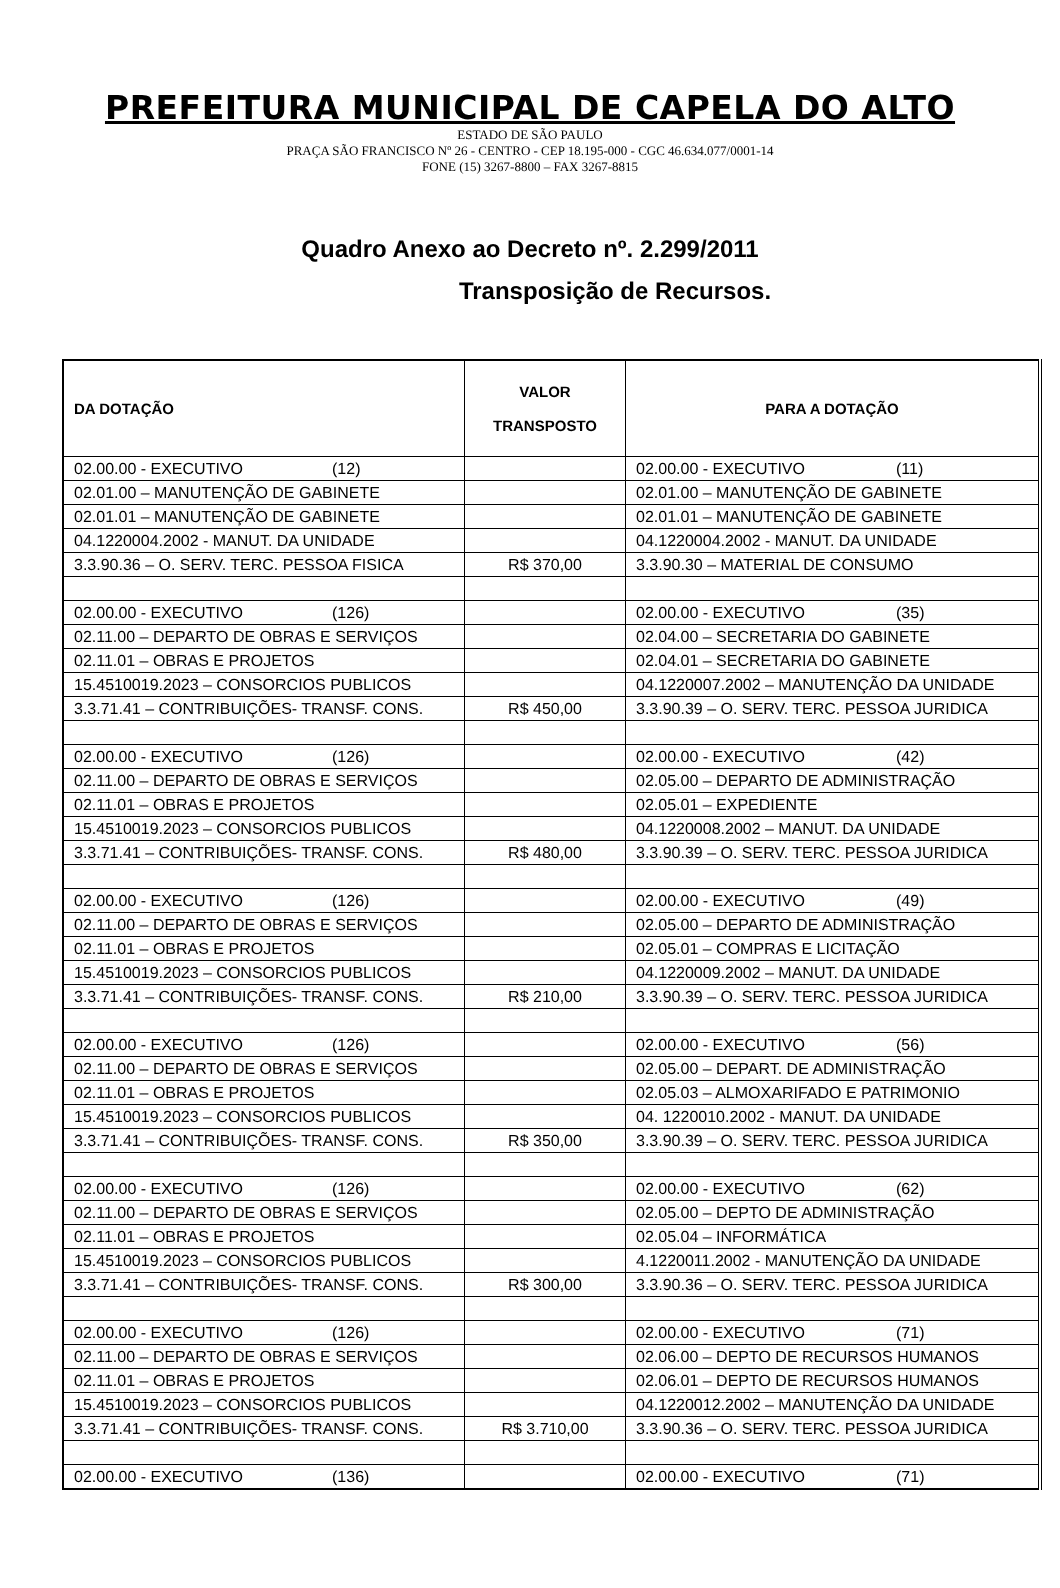PREFEITURA MUNICIPAL DE CAPELA DO ALTO
ESTADO DE SÃO PAULO
PRAÇA SÃO FRANCISCO Nº 26 - CENTRO - CEP 18.195-000 - CGC 46.634.077/0001-14
FONE (15) 3267-8800 – FAX 3267-8815
Quadro Anexo ao Decreto nº. 2.299/2011
Transposição de Recursos.
| DA DOTAÇÃO | VALOR TRANSPOSTO | PARA A DOTAÇÃO |
| --- | --- | --- |
| 02.00.00 - EXECUTIVO (12) | | 02.00.00 - EXECUTIVO (11) |
| 02.01.00 – MANUTENÇÃO DE GABINETE | | 02.01.00 – MANUTENÇÃO DE GABINETE |
| 02.01.01 – MANUTENÇÃO DE GABINETE | | 02.01.01 – MANUTENÇÃO DE GABINETE |
| 04.1220004.2002 - MANUT. DA UNIDADE | | 04.1220004.2002 - MANUT. DA UNIDADE |
| 3.3.90.36 – O. SERV. TERC. PESSOA FISICA | R$ 370,00 | 3.3.90.30 – MATERIAL DE CONSUMO |
| 02.00.00 - EXECUTIVO (126) | | 02.00.00 - EXECUTIVO (35) |
| 02.11.00 – DEPARTO DE OBRAS E SERVIÇOS | | 02.04.00 – SECRETARIA DO GABINETE |
| 02.11.01 – OBRAS E PROJETOS | | 02.04.01 – SECRETARIA DO GABINETE |
| 15.4510019.2023 – CONSORCIOS PUBLICOS | | 04.1220007.2002 – MANUTENÇÃO DA UNIDADE |
| 3.3.71.41 – CONTRIBUIÇÕES- TRANSF. CONS. | R$ 450,00 | 3.3.90.39 – O. SERV. TERC. PESSOA JURIDICA |
| 02.00.00 - EXECUTIVO (126) | | 02.00.00 - EXECUTIVO (42) |
| 02.11.00 – DEPARTO DE OBRAS E SERVIÇOS | | 02.05.00 – DEPARTO DE ADMINISTRAÇÃO |
| 02.11.01 – OBRAS E PROJETOS | | 02.05.01 – EXPEDIENTE |
| 15.4510019.2023 – CONSORCIOS PUBLICOS | | 04.1220008.2002 – MANUT. DA UNIDADE |
| 3.3.71.41 – CONTRIBUIÇÕES- TRANSF. CONS. | R$ 480,00 | 3.3.90.39 – O. SERV. TERC. PESSOA JURIDICA |
| 02.00.00 - EXECUTIVO (126) | | 02.00.00 - EXECUTIVO (49) |
| 02.11.00 – DEPARTO DE OBRAS E SERVIÇOS | | 02.05.00 – DEPARTO DE ADMINISTRAÇÃO |
| 02.11.01 – OBRAS E PROJETOS | | 02.05.01 – COMPRAS E LICITAÇÃO |
| 15.4510019.2023 – CONSORCIOS PUBLICOS | | 04.1220009.2002 – MANUT. DA UNIDADE |
| 3.3.71.41 – CONTRIBUIÇÕES- TRANSF. CONS. | R$ 210,00 | 3.3.90.39 – O. SERV. TERC. PESSOA JURIDICA |
| 02.00.00 - EXECUTIVO (126) | | 02.00.00 - EXECUTIVO (56) |
| 02.11.00 – DEPARTO DE OBRAS E SERVIÇOS | | 02.05.00 – DEPART. DE ADMINISTRAÇÃO |
| 02.11.01 – OBRAS E PROJETOS | | 02.05.03 – ALMOXARIFADO E PATRIMONIO |
| 15.4510019.2023 – CONSORCIOS PUBLICOS | | 04. 1220010.2002 - MANUT. DA UNIDADE |
| 3.3.71.41 – CONTRIBUIÇÕES- TRANSF. CONS. | R$ 350,00 | 3.3.90.39 – O. SERV. TERC. PESSOA JURIDICA |
| 02.00.00 - EXECUTIVO (126) | | 02.00.00 - EXECUTIVO (62) |
| 02.11.00 – DEPARTO DE OBRAS E SERVIÇOS | | 02.05.00 – DEPTO DE ADMINISTRAÇÃO |
| 02.11.01 – OBRAS E PROJETOS | | 02.05.04 – INFORMÁTICA |
| 15.4510019.2023 – CONSORCIOS PUBLICOS | | 4.1220011.2002 - MANUTENÇÃO DA UNIDADE |
| 3.3.71.41 – CONTRIBUIÇÕES- TRANSF. CONS. | R$ 300,00 | 3.3.90.36 – O. SERV. TERC. PESSOA JURIDICA |
| 02.00.00 - EXECUTIVO (126) | | 02.00.00 - EXECUTIVO (71) |
| 02.11.00 – DEPARTO DE OBRAS E SERVIÇOS | | 02.06.00 – DEPTO DE RECURSOS HUMANOS |
| 02.11.01 – OBRAS E PROJETOS | | 02.06.01 – DEPTO DE RECURSOS HUMANOS |
| 15.4510019.2023 – CONSORCIOS PUBLICOS | | 04.1220012.2002 – MANUTENÇÃO DA UNIDADE |
| 3.3.71.41 – CONTRIBUIÇÕES- TRANSF. CONS. | R$ 3.710,00 | 3.3.90.36 – O. SERV. TERC. PESSOA JURIDICA |
| 02.00.00 - EXECUTIVO (136) | | 02.00.00 - EXECUTIVO (71) |